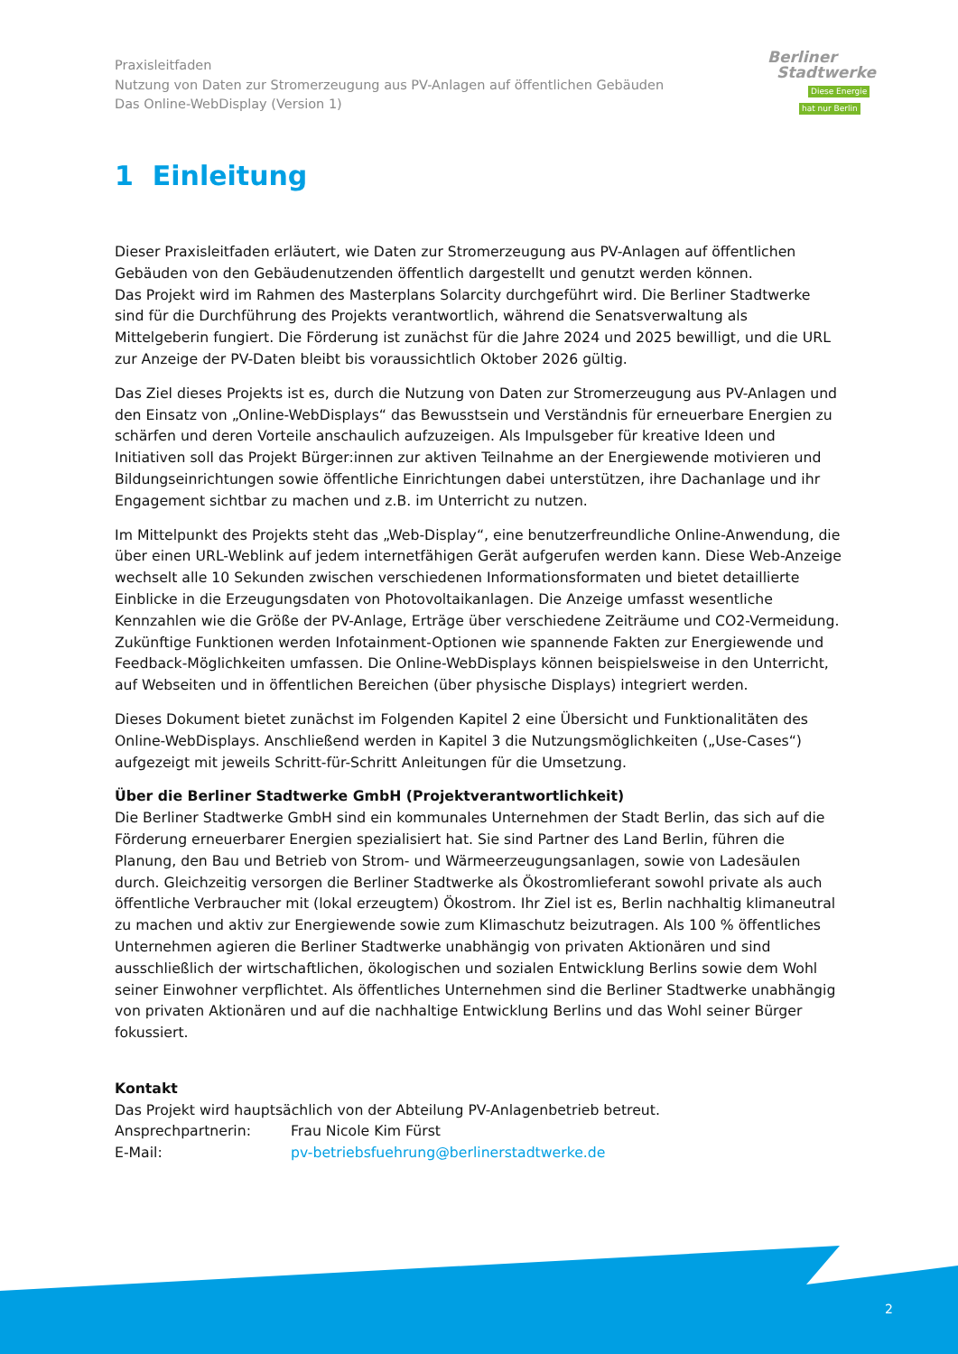Praxisleitfaden
Nutzung von Daten zur Stromerzeugung aus PV-Anlagen auf öffentlichen Gebäuden
Das Online-WebDisplay (Version 1)
Berliner
Stadtwerke
Diese Energie
hat nur Berlin
1 Einleitung
Dieser Praxisleitfaden erläutert, wie Daten zur Stromerzeugung aus PV-Anlagen auf öffentlichen Gebäuden von den Gebäudenutzenden öffentlich dargestellt und genutzt werden können.
Das Projekt wird im Rahmen des Masterplans Solarcity durchgeführt wird. Die Berliner Stadtwerke sind für die Durchführung des Projekts verantwortlich, während die Senatsverwaltung als Mittelgeberin fungiert. Die Förderung ist zunächst für die Jahre 2024 und 2025 bewilligt, und die URL zur Anzeige der PV-Daten bleibt bis voraussichtlich Oktober 2026 gültig.
Das Ziel dieses Projekts ist es, durch die Nutzung von Daten zur Stromerzeugung aus PV-Anlagen und den Einsatz von „Online-WebDisplays“ das Bewusstsein und Verständnis für erneuerbare Energien zu schärfen und deren Vorteile anschaulich aufzuzeigen. Als Impulsgeber für kreative Ideen und Initiativen soll das Projekt Bürger:innen zur aktiven Teilnahme an der Energiewende motivieren und Bildungseinrichtungen sowie öffentliche Einrichtungen dabei unterstützen, ihre Dachanlage und ihr Engagement sichtbar zu machen und z.B. im Unterricht zu nutzen.
Im Mittelpunkt des Projekts steht das „Web-Display“, eine benutzerfreundliche Online-Anwendung, die über einen URL-Weblink auf jedem internetfähigen Gerät aufgerufen werden kann. Diese Web-Anzeige wechselt alle 10 Sekunden zwischen verschiedenen Informationsformaten und bietet detaillierte Einblicke in die Erzeugungsdaten von Photovoltaikanlagen. Die Anzeige umfasst wesentliche Kennzahlen wie die Größe der PV-Anlage, Erträge über verschiedene Zeiträume und CO2-Vermeidung. Zukünftige Funktionen werden Infotainment-Optionen wie spannende Fakten zur Energiewende und Feedback-Möglichkeiten umfassen. Die Online-WebDisplays können beispielsweise in den Unterricht, auf Webseiten und in öffentlichen Bereichen (über physische Displays) integriert werden.
Dieses Dokument bietet zunächst im Folgenden Kapitel 2 eine Übersicht und Funktionalitäten des Online-WebDisplays. Anschließend werden in Kapitel 3 die Nutzungsmöglichkeiten („Use-Cases“) aufgezeigt mit jeweils Schritt-für-Schritt Anleitungen für die Umsetzung.
Über die Berliner Stadtwerke GmbH (Projektverantwortlichkeit)
Die Berliner Stadtwerke GmbH sind ein kommunales Unternehmen der Stadt Berlin, das sich auf die Förderung erneuerbarer Energien spezialisiert hat. Sie sind Partner des Land Berlin, führen die Planung, den Bau und Betrieb von Strom- und Wärmeerzeugungsanlagen, sowie von Ladesäulen durch. Gleichzeitig versorgen die Berliner Stadtwerke als Ökostromlieferant sowohl private als auch öffentliche Verbraucher mit (lokal erzeugtem) Ökostrom. Ihr Ziel ist es, Berlin nachhaltig klimaneutral zu machen und aktiv zur Energiewende sowie zum Klimaschutz beizutragen. Als 100 % öffentliches Unternehmen agieren die Berliner Stadtwerke unabhängig von privaten Aktionären und sind ausschließlich der wirtschaftlichen, ökologischen und sozialen Entwicklung Berlins sowie dem Wohl seiner Einwohner verpflichtet. Als öffentliches Unternehmen sind die Berliner Stadtwerke unabhängig von privaten Aktionären und auf die nachhaltige Entwicklung Berlins und das Wohl seiner Bürger fokussiert.
Kontakt
Das Projekt wird hauptsächlich von der Abteilung PV-Anlagenbetrieb betreut.
Ansprechpartnerin: Frau Nicole Kim Fürst
E-Mail: pv-betriebsfuehrung@berlinerstadtwerke.de
2